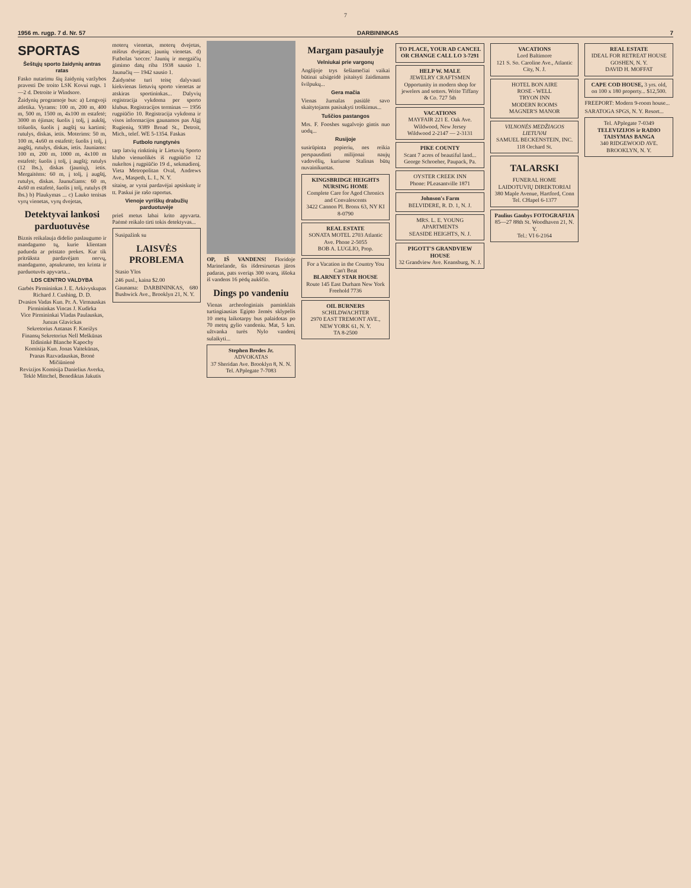7
1956 m. rugp. 7 d. Nr. 57 DARBININKAS 7
SPORTAS
Šeštųjų sporto žaidynių antras ratas
Fasko nutarimu šių žaidynių varžybos pravesti De troito LSK Kovui rugs. 1—2 d. Detroite ir Windsore.
Žaidynių programoje bus: a) Lengvoji atletika. Vyrams: 100 m, 200 m, 400 m, 500 m, 1500 m, 4x100 m estafetė; 3000 m ėjimas; šuolis į tolį, į aukštį, trišuolis, šuolis į augštį su kartimi; rutulys, diskas, ietis. Moterims: 50 m, 100 m, 4x60 m estafetė; šuolis į tolį, į augštį, rutulys, diskas, ietis. Jauniams: 100 m, 200 m, 1000 m, 4x100 m estafetė; šuolis į tolį, į augštį; rutulys (12 lbs.), diskas (jaunių), ietis. Mergaitėms: 60 m, į tolį, į augštį, rutulys, diskas. Jaunučiams: 60 m, 4x60 m estafetė, šuolis į tolį, rutulys (8 lbs.) b) Plaukymas ... c) Lauko tenisas vyrų vienetas, vyrų dvejetas,
Detektyvai lankosi parduotuvėse
Biznis reikalauja didelio paslaugumo ir mandagumo tų, kurie klientam paduoda ar pristato prekes. Kur tik pritrūksta pardavėjam nervų, mandagumo, apsukrumo, ten krinta ir parduotuvės apyvarta...
LDS CENTRO VALDYBA
Garbės Pirmininkas J. E. Arkivyskupas Richard J. Cushing, D. D.
Dvasios Vadas Kun. Pr. A. Virmauskas
Pirmininkas Vincas J. Kudirka
Vice Pirmininkai Vladas Paulauskas, Juozas Glavickas
Sekretorius Antanas F. Kneižys
Finansų Sekretorius Nell Meškūnas
Iždininkė Blanche Kapochy
Komisija Kun. Jonas Vaitekūnas, Pranas Razvadauskas, Bronė Mičiūnienė
Revizijos Komisija Danielius Averka, Teklė Mittchel, Benediktas Jakutis
moterų vienetas, moterų dvejetas, mišrus dvejatas; jaunių vienetas. d) Futbolas 'soccer.' Jaunių ir mergaičių gimimo datų riba 1938 sausio 1. Jaunučių — 1942 sausio 1.
Žaidynėse turi teisę dalyvauti kiekvienas lietuvių sporto vienetas ar atskiras sportininkas... Dalyvių registracija vykdoma per sporto klubus. Registracijos terminas — 1956 rugpiūčio 10. Registracija vykdoma ir visos informacijos gaunamos pas Algį Rugienių, 9389 Broad St., Detroit, Mich., telef. WE 5-1354. Faskas
Futbolo rungtynės
tarp latvių rinktinių ir Lietuvių Sporto klubo vienuolikės iš rugpiūčio 12 nukeltos į rugpiūčio 19 d., sekmadienį. Vieta Metropolitan Oval, Andrews Ave., Maspeth, L. I., N. Y.
sitaisę, ar vyrai pardavėjai apsiskutę ir tt. Paskui jie rašo raportus.
Vienoje vyriškų drabužių parduotuvėje
prieš metus labai krito apyvarta. Paėmė reikalo tirti tokis detektyvas...
Susipažink su
LAISVĖS PROBLEMA
Stasio Ylos
246 pusl., kaina $2.00
Gaunama: DARBININKAS, 680 Bushwick Ave., Brooklyn 21, N. Y.
OP, IŠ VANDENS! Floridoje Marinelande, šis išdresiruotas jūros padaras, pats sveriąs 300 svarų, iššoka iš vandens 16 pėdų aukščio.
Dings po vandeniu
Vienas archeologiniais paminklais turtingiausias Egipto žemės sklypelis 10 metų laikotarpy bus palaidotas po 70 metrų gylio vandeniu. Mat, 5 km. užtvanka turės Nylo vandenį sulaikyti...
Stephen Bredes Jr.
ADVOKATAS
37 Sheridan Ave. Brooklyn 8, N. N.
Tel. APplegate 7-7083
Margam pasaulyje
Velniukai prie vargonų
Anglijoje trys šešiamečiai vaikai būtinai užsigeidė įsitaisyti žaidimams švilpukų...
Gera mačia
Vienas žurnalas pasiūlė savo skaitytojams pasisakyti troškimus...
Tuščios pastangos
Mrs. F. Fooshes sugalvojo gintis nuo uodų...
Rusijoje
susirūpinta popieriu, nes reikia perspausdinti milijonai naujų vadovėlių, kuriuose Stalinas būtų nuvainikuotas.
KINGSBRIDGE HEIGHTS NURSING HOME
Complete Care for Aged Chronics and Convalescents
3422 Cannon Pl. Bronx 63, NY KI 8-0790
REAL ESTATE
SONATA MOTEL 2703 Atlantic Ave. Phone 2-5055
BOB A. LUGLIO, Prop.
For a Vacation in the Country You Can't Beat
BLARNEY STAR HOUSE
Route 145 East Durham New York
Freehold 7736
OIL BURNERS
SCHILDWACHTER
2970 EAST TREMONT AVE., NEW YORK 61, N. Y.
TA 8-2500
TO PLACE, YOUR AD CANCEL OR CHANGE CALL LO 3-7291
HELP W. MALE
JEWELRY CRAFTSMEN
Opportunity in modern shop for jewelers and setters. Write Tiffany & Co. 727 5th
VACATIONS
MAYFAIR 221 E. Oak Ave. Wildwood, New Jersey
Wildwood 2-2147 — 2-3131
PIKE COUNTY
Scant 7 acres of beautiful land... George Schroeher, Paupack, Pa.
OYSTER CREEK INN
Phone: PLeasantville 1871
Johnson's Farm
BELVIDERE, R. D. 1, N. J.
MRS. L. E. YOUNG APARTMENTS
SEASIDE HEIGHTS, N. J.
PIGOTT'S GRANDVIEW HOUSE
32 Grandview Ave. Keansburg, N. J.
VACATIONS
Lord Baltimore
121 S. So. Caroline Ave., Atlantic City, N. J.
HOTEL BON AIRE
ROSE - WELL
TRYON INN
MODERN ROOMS
MAGNER'S MANOR
VILNONĖS MEDŽIAGOS LIETUVAI
SAMUEL BECKENSTEIN, INC.
118 Orchard St.
TALARSKI
FUNERAL HOME
LAIDOTUVIŲ DIREKTORIAI
380 Maple Avenue, Hartford, Conn
Tel. CHapel 6-1377
Paulius Gaubys FOTOGRAFIJA
85—27 88th St. Woodhaven 21, N. Y.
Tel.: VI 6-2164
REAL ESTATE
IDEAL FOR RETREAT HOUSE GOSHEN, N. Y.
DAVID H. MOFFAT
CAPE COD HOUSE, 3 yrs. old, on 100 x 180 property... $12,500.
FREEPORT: Modern 9-room house...
SARATOGA SPGS, N. Y. Resort...
Tel. APplegate 7-0349
TELEVIZIJOS ir RADIO TAISYMAS BANGA
340 RIDGEWOOD AVE. BROOKLYN, N. Y.